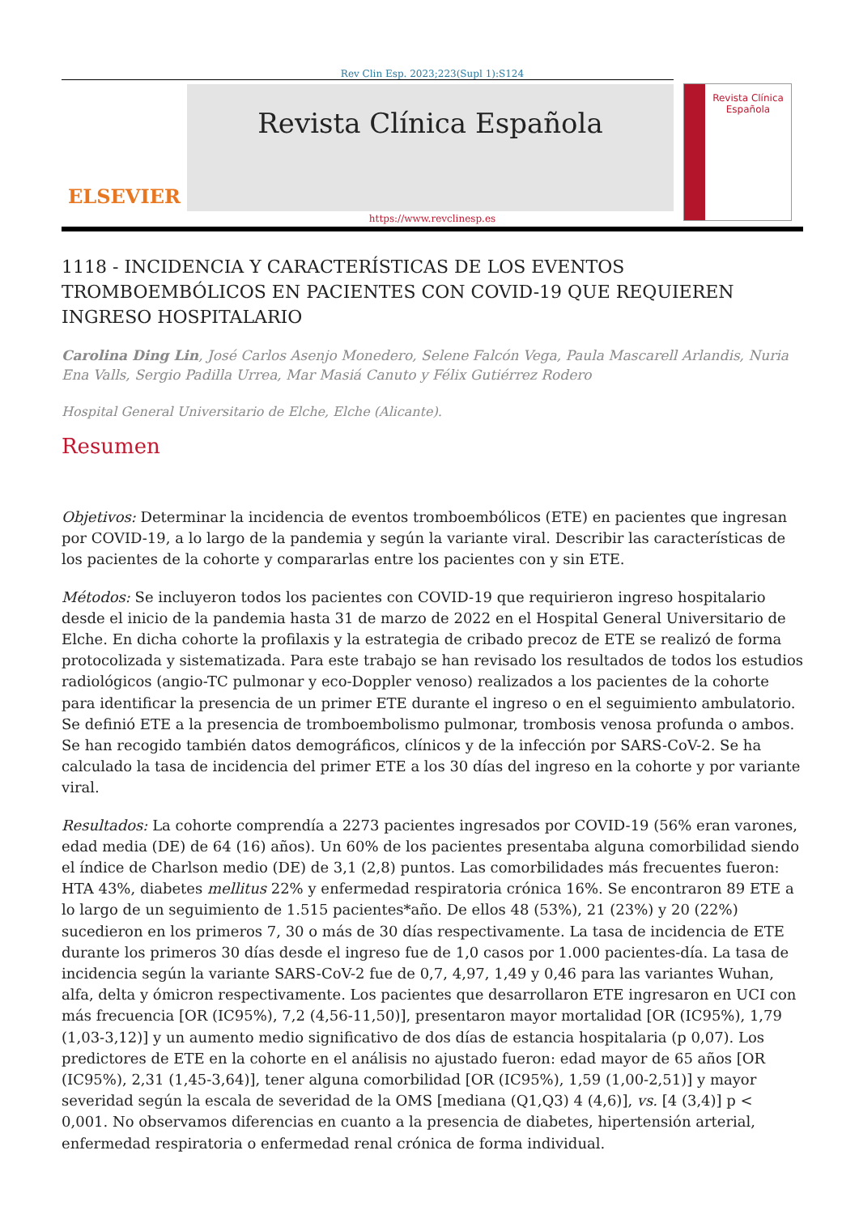Rev Clin Esp. 2023;223(Supl 1):S124
ELSEVIER
Revista Clínica Española
Revista Clínica
Española
https://www.revclinesp.es
1118 - INCIDENCIA Y CARACTERÍSTICAS DE LOS EVENTOS TROMBOEMBÓLICOS EN PACIENTES CON COVID-19 QUE REQUIEREN INGRESO HOSPITALARIO
Carolina Ding Lin, José Carlos Asenjo Monedero, Selene Falcón Vega, Paula Mascarell Arlandis, Nuria Ena Valls, Sergio Padilla Urrea, Mar Masiá Canuto y Félix Gutiérrez Rodero
Hospital General Universitario de Elche, Elche (Alicante).
Resumen
Objetivos: Determinar la incidencia de eventos tromboembólicos (ETE) en pacientes que ingresan por COVID-19, a lo largo de la pandemia y según la variante viral. Describir las características de los pacientes de la cohorte y compararlas entre los pacientes con y sin ETE.
Métodos: Se incluyeron todos los pacientes con COVID-19 que requirieron ingreso hospitalario desde el inicio de la pandemia hasta 31 de marzo de 2022 en el Hospital General Universitario de Elche. En dicha cohorte la profilaxis y la estrategia de cribado precoz de ETE se realizó de forma protocolizada y sistematizada. Para este trabajo se han revisado los resultados de todos los estudios radiológicos (angio-TC pulmonar y eco-Doppler venoso) realizados a los pacientes de la cohorte para identificar la presencia de un primer ETE durante el ingreso o en el seguimiento ambulatorio. Se definió ETE a la presencia de tromboembolismo pulmonar, trombosis venosa profunda o ambos. Se han recogido también datos demográficos, clínicos y de la infección por SARS-CoV-2. Se ha calculado la tasa de incidencia del primer ETE a los 30 días del ingreso en la cohorte y por variante viral.
Resultados: La cohorte comprendía a 2273 pacientes ingresados por COVID-19 (56% eran varones, edad media (DE) de 64 (16) años). Un 60% de los pacientes presentaba alguna comorbilidad siendo el índice de Charlson medio (DE) de 3,1 (2,8) puntos. Las comorbilidades más frecuentes fueron: HTA 43%, diabetes mellitus 22% y enfermedad respiratoria crónica 16%. Se encontraron 89 ETE a lo largo de un seguimiento de 1.515 pacientes*año. De ellos 48 (53%), 21 (23%) y 20 (22%) sucedieron en los primeros 7, 30 o más de 30 días respectivamente. La tasa de incidencia de ETE durante los primeros 30 días desde el ingreso fue de 1,0 casos por 1.000 pacientes-día. La tasa de incidencia según la variante SARS-CoV-2 fue de 0,7, 4,97, 1,49 y 0,46 para las variantes Wuhan, alfa, delta y ómicron respectivamente. Los pacientes que desarrollaron ETE ingresaron en UCI con más frecuencia [OR (IC95%), 7,2 (4,56-11,50)], presentaron mayor mortalidad [OR (IC95%), 1,79 (1,03-3,12)] y un aumento medio significativo de dos días de estancia hospitalaria (p 0,07). Los predictores de ETE en la cohorte en el análisis no ajustado fueron: edad mayor de 65 años [OR (IC95%), 2,31 (1,45-3,64)], tener alguna comorbilidad [OR (IC95%), 1,59 (1,00-2,51)] y mayor severidad según la escala de severidad de la OMS [mediana (Q1,Q3) 4 (4,6)], vs. [4 (3,4)] p < 0,001. No observamos diferencias en cuanto a la presencia de diabetes, hipertensión arterial, enfermedad respiratoria o enfermedad renal crónica de forma individual.